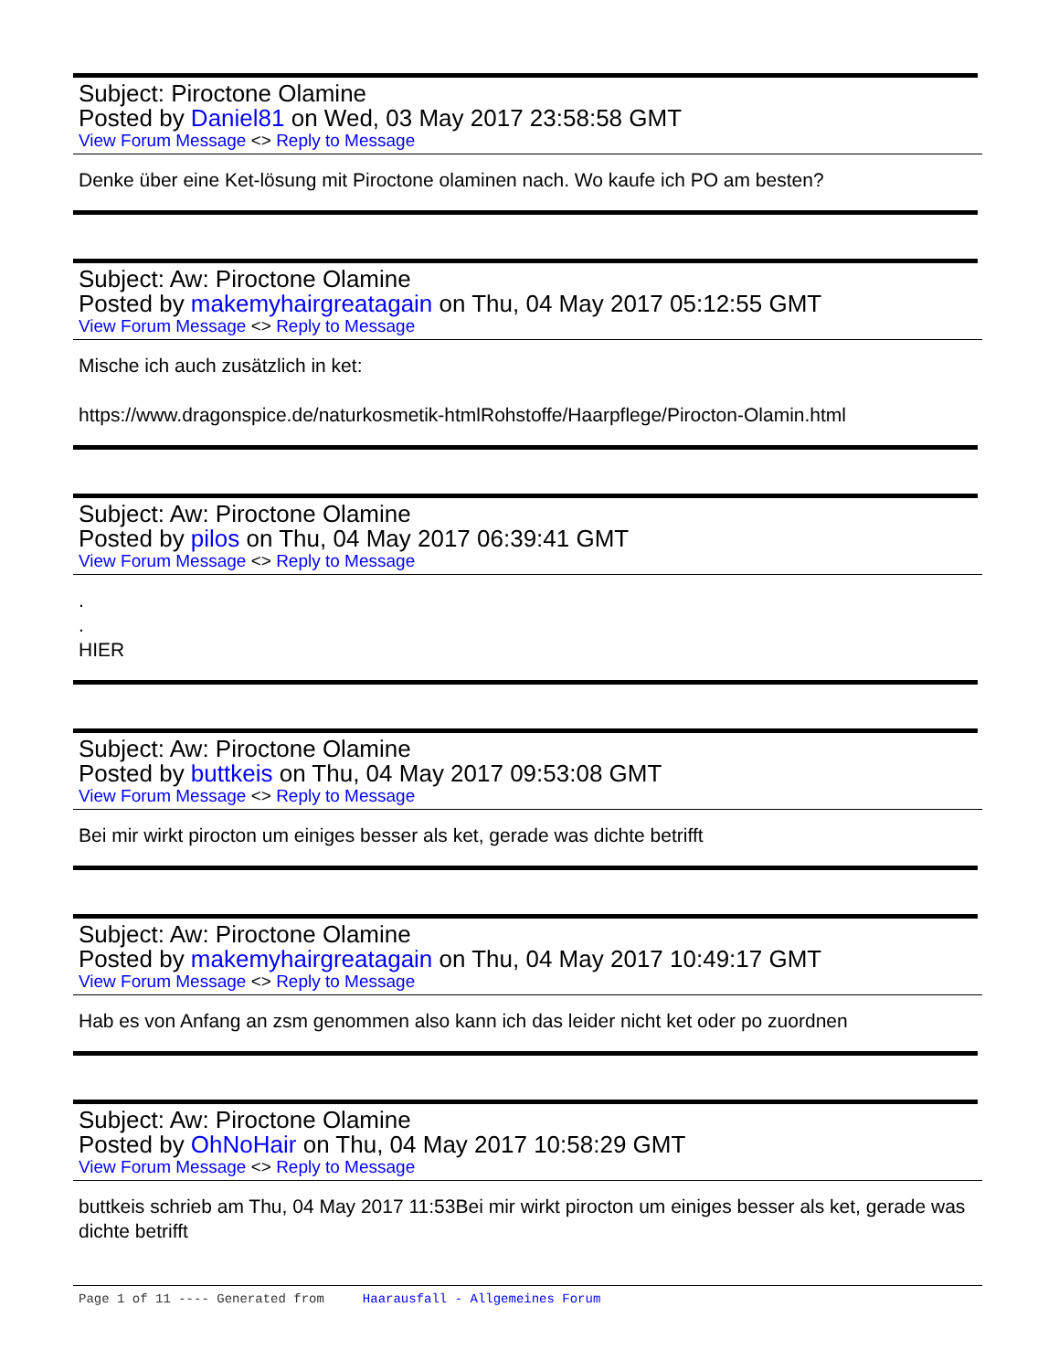Subject: Piroctone Olamine
Posted by Daniel81 on Wed, 03 May 2017 23:58:58 GMT
View Forum Message <> Reply to Message
Denke über eine Ket-lösung mit Piroctone olaminen nach. Wo kaufe ich PO am besten?
Subject: Aw: Piroctone Olamine
Posted by makemyhairgreatagain on Thu, 04 May 2017 05:12:55 GMT
View Forum Message <> Reply to Message
Mische ich auch zusätzlich in ket:
https://www.dragonspice.de/naturkosmetik-htmlRohstoffe/Haarpflege/Pirocton-Olamin.html
Subject: Aw: Piroctone Olamine
Posted by pilos on Thu, 04 May 2017 06:39:41 GMT
View Forum Message <> Reply to Message
.
.
HIER
Subject: Aw: Piroctone Olamine
Posted by buttkeis on Thu, 04 May 2017 09:53:08 GMT
View Forum Message <> Reply to Message
Bei mir wirkt pirocton um einiges besser als ket, gerade was dichte betrifft
Subject: Aw: Piroctone Olamine
Posted by makemyhairgreatagain on Thu, 04 May 2017 10:49:17 GMT
View Forum Message <> Reply to Message
Hab es von Anfang an zsm genommen also kann ich das leider nicht ket oder po zuordnen
Subject: Aw: Piroctone Olamine
Posted by OhNoHair on Thu, 04 May 2017 10:58:29 GMT
View Forum Message <> Reply to Message
buttkeis schrieb am Thu, 04 May 2017 11:53Bei mir wirkt pirocton um einiges besser als ket, gerade was dichte betrifft
Page 1 of 11 ---- Generated from Haarausfall - Allgemeines Forum